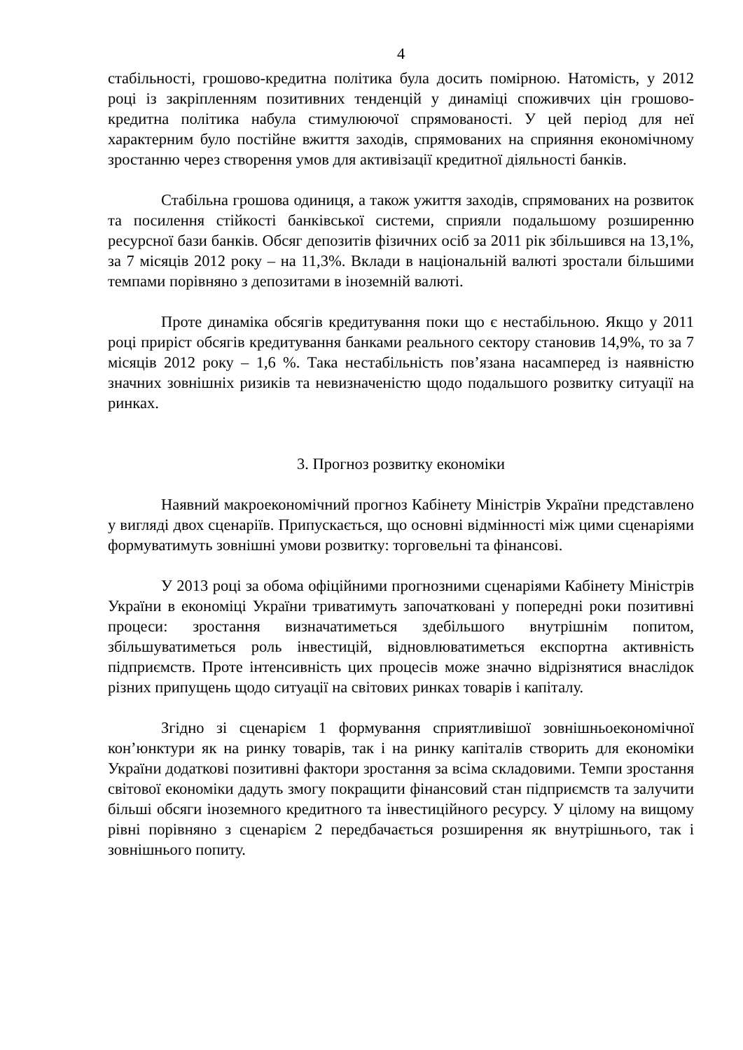4
стабільності, грошово-кредитна політика була досить помірною. Натомість, у 2012 році із закріпленням позитивних тенденцій у динаміці споживчих цін грошово-кредитна політика набула стимулюючої спрямованості. У цей період для неї характерним було постійне вжиття заходів, спрямованих на сприяння економічному зростанню через створення умов для активізації кредитної діяльності банків.
Стабільна грошова одиниця, а також ужиття заходів, спрямованих на розвиток та посилення стійкості банківської системи, сприяли подальшому розширенню ресурсної бази банків. Обсяг депозитів фізичних осіб за 2011 рік збільшився на 13,1%, за 7 місяців 2012 року – на 11,3%. Вклади в національній валюті зростали більшими темпами порівняно з депозитами в іноземній валюті.
Проте динаміка обсягів кредитування поки що є нестабільною. Якщо у 2011 році приріст обсягів кредитування банками реального сектору становив 14,9%, то за 7 місяців 2012 року – 1,6 %. Така нестабільність пов’язана насамперед із наявністю значних зовнішніх ризиків та невизначеністю щодо подальшого розвитку ситуації на ринках.
3. Прогноз розвитку економіки
Наявний макроекономічний прогноз Кабінету Міністрів України представлено у вигляді двох сценаріїв. Припускається, що основні відмінності між цими сценаріями формуватимуть зовнішні умови розвитку: торговельні та фінансові.
У 2013 році за обома офіційними прогнозними сценаріями Кабінету Міністрів України в економіці України триватимуть започатковані у попередні роки позитивні процеси: зростання визначатиметься здебільшого внутрішнім попитом, збільшуватиметься роль інвестицій, відновлюватиметься експортна активність підприємств. Проте інтенсивність цих процесів може значно відрізнятися внаслідок різних припущень щодо ситуації на світових ринках товарів і капіталу.
Згідно зі сценарієм 1 формування сприятливішої зовнішньоекономічної кон’юнктури як на ринку товарів, так і на ринку капіталів створить для економіки України додаткові позитивні фактори зростання за всіма складовими. Темпи зростання світової економіки дадуть змогу покращити фінансовий стан підприємств та залучити більші обсяги іноземного кредитного та інвестиційного ресурсу. У цілому на вищому рівні порівняно з сценарієм 2 передбачається розширення як внутрішнього, так і зовнішнього попиту.